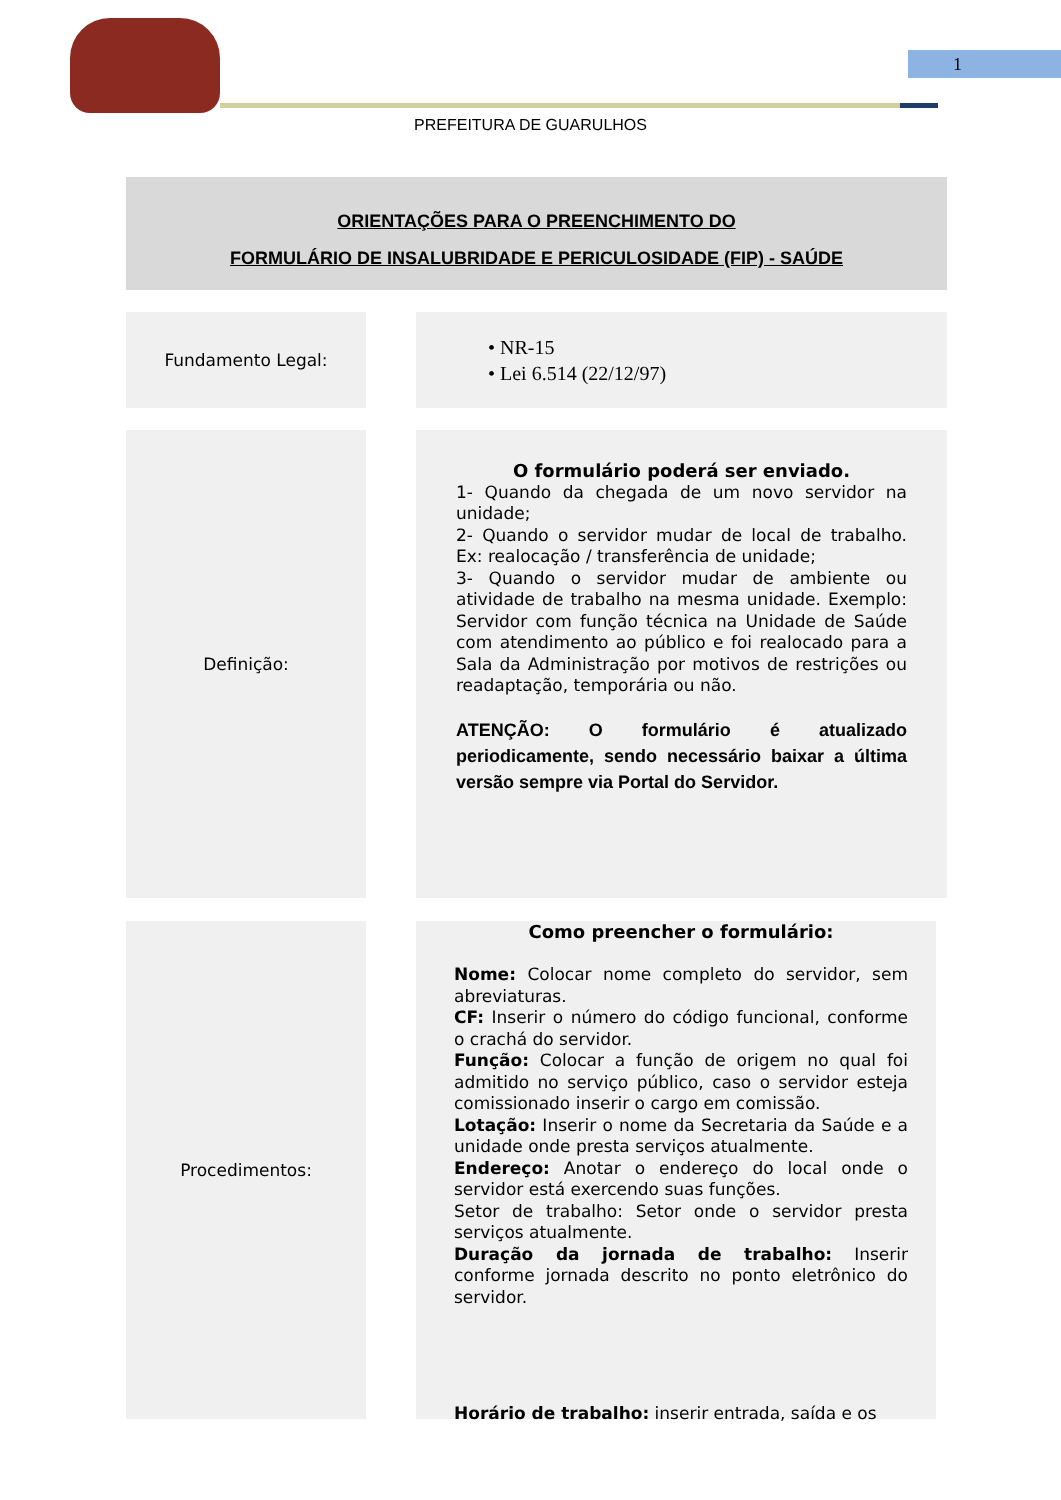1
PREFEITURA DE GUARULHOS
ORIENTAÇÕES PARA O PREENCHIMENTO DO
FORMULÁRIO DE INSALUBRIDADE E PERICULOSIDADE (FIP) - SAÚDE
Fundamento Legal:
• NR-15
• Lei 6.514 (22/12/97)
Definição:
O formulário poderá ser enviado.
1- Quando da chegada de um novo servidor na unidade;
2- Quando o servidor mudar de local de trabalho. Ex: realocação / transferência de unidade;
3- Quando o servidor mudar de ambiente ou atividade de trabalho na mesma unidade. Exemplo: Servidor com função técnica na Unidade de Saúde com atendimento ao público e foi realocado para a Sala da Administração por motivos de restrições ou readaptação, temporária ou não.
ATENÇÃO: O formulário é atualizado periodicamente, sendo necessário baixar a última versão sempre via Portal do Servidor.
Procedimentos:
Como preencher o formulário:
Nome: Colocar nome completo do servidor, sem abreviaturas.
CF: Inserir o número do código funcional, conforme o crachá do servidor.
Função: Colocar a função de origem no qual foi admitido no serviço público, caso o servidor esteja comissionado inserir o cargo em comissão.
Lotação: Inserir o nome da Secretaria da Saúde e a unidade onde presta serviços atualmente.
Endereço: Anotar o endereço do local onde o servidor está exercendo suas funções.
Setor de trabalho: Setor onde o servidor presta serviços atualmente.
Duração da jornada de trabalho: Inserir conforme jornada descrito no ponto eletrônico do servidor.
Horário de trabalho: inserir entrada, saída e os